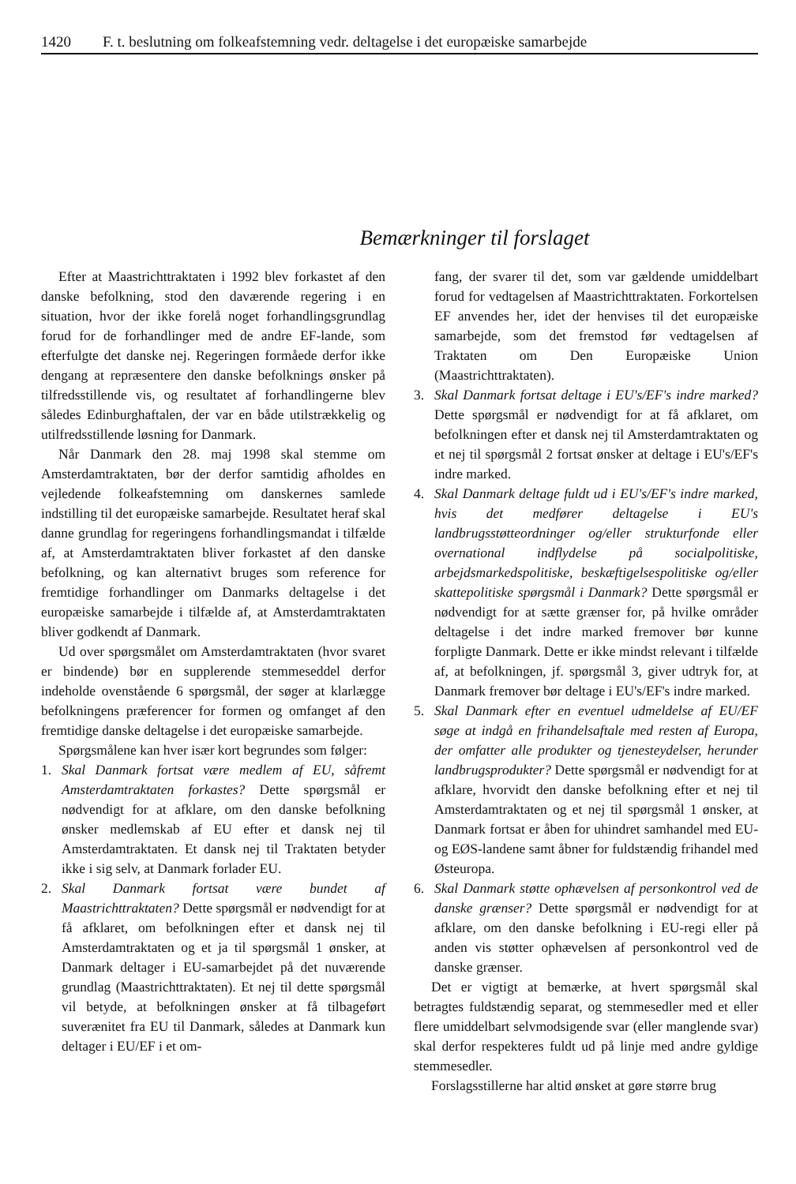1420 F. t. beslutning om folkeafstemning vedr. deltagelse i det europæiske samarbejde
Bemærkninger til forslaget
Efter at Maastrichttraktaten i 1992 blev forkastet af den danske befolkning, stod den daværende regering i en situation, hvor der ikke forelå noget forhandlingsgrundlag forud for de forhandlinger med de andre EF-lande, som efterfulgte det danske nej. Regeringen formåede derfor ikke dengang at repræsentere den danske befolknings ønsker på tilfredsstillende vis, og resultatet af forhandlingerne blev således Edinburghaftalen, der var en både utilstrækkelig og utilfredsstillende løsning for Danmark.
Når Danmark den 28. maj 1998 skal stemme om Amsterdamtraktaten, bør der derfor samtidig afholdes en vejledende folkeafstemning om danskernes samlede indstilling til det europæiske samarbejde. Resultatet heraf skal danne grundlag for regeringens forhandlingsmandat i tilfælde af, at Amsterdamtraktaten bliver forkastet af den danske befolkning, og kan alternativt bruges som reference for fremtidige forhandlinger om Danmarks deltagelse i det europæiske samarbejde i tilfælde af, at Amsterdamtraktaten bliver godkendt af Danmark.
Ud over spørgsmålet om Amsterdamtraktaten (hvor svaret er bindende) bør en supplerende stemmeseddel derfor indeholde ovenstående 6 spørgsmål, der søger at klarlægge befolkningens præferencer for formen og omfanget af den fremtidige danske deltagelse i det europæiske samarbejde.
Spørgsmålene kan hver især kort begrundes som følger:
1. Skal Danmark fortsat være medlem af EU, såfremt Amsterdamtraktaten forkastes? Dette spørgsmål er nødvendigt for at afklare, om den danske befolkning ønsker medlemskab af EU efter et dansk nej til Amsterdamtraktaten. Et dansk nej til Traktaten betyder ikke i sig selv, at Danmark forlader EU.
2. Skal Danmark fortsat være bundet af Maastrichttraktaten? Dette spørgsmål er nødvendigt for at få afklaret, om befolkningen efter et dansk nej til Amsterdamtraktaten og et ja til spørgsmål 1 ønsker, at Danmark deltager i EU-samarbejdet på det nuværende grundlag (Maastrichttraktaten). Et nej til dette spørgsmål vil betyde, at befolkningen ønsker at få tilbageført suverænitet fra EU til Danmark, således at Danmark kun deltager i EU/EF i et om-
fang, der svarer til det, som var gældende umiddelbart forud for vedtagelsen af Maastrichttraktaten. Forkortelsen EF anvendes her, idet der henvises til det europæiske samarbejde, som det fremstod før vedtagelsen af Traktaten om Den Europæiske Union (Maastrichttraktaten).
3. Skal Danmark fortsat deltage i EU's/EF's indre marked? Dette spørgsmål er nødvendigt for at få afklaret, om befolkningen efter et dansk nej til Amsterdamtraktaten og et nej til spørgsmål 2 fortsat ønsker at deltage i EU's/EF's indre marked.
4. Skal Danmark deltage fuldt ud i EU's/EF's indre marked, hvis det medfører deltagelse i EU's landbrugsstøtteordninger og/eller strukturfonde eller overnational indflydelse på socialpolitiske, arbejdsmarkedspolitiske, beskæftigelsespolitiske og/eller skattepolitiske spørgsmål i Danmark? Dette spørgsmål er nødvendigt for at sætte grænser for, på hvilke områder deltagelse i det indre marked fremover bør kunne forpligte Danmark. Dette er ikke mindst relevant i tilfælde af, at befolkningen, jf. spørgsmål 3, giver udtryk for, at Danmark fremover bør deltage i EU's/EF's indre marked.
5. Skal Danmark efter en eventuel udmeldelse af EU/EF søge at indgå en frihandelsaftale med resten af Europa, der omfatter alle produkter og tjenesteydelser, herunder landbrugsprodukter? Dette spørgsmål er nødvendigt for at afklare, hvorvidt den danske befolkning efter et nej til Amsterdamtraktaten og et nej til spørgsmål 1 ønsker, at Danmark fortsat er åben for uhindret samhandel med EU- og EØS-landene samt åbner for fuldstændig frihandel med Østeuropa.
6. Skal Danmark støtte ophævelsen af personkontrol ved de danske grænser? Dette spørgsmål er nødvendigt for at afklare, om den danske befolkning i EU-regi eller på anden vis støtter ophævelsen af personkontrol ved de danske grænser.
Det er vigtigt at bemærke, at hvert spørgsmål skal betragtes fuldstændig separat, og stemmesedler med et eller flere umiddelbart selvmodsigende svar (eller manglende svar) skal derfor respekteres fuldt ud på linje med andre gyldige stemmesedler.
Forslagsstillerne har altid ønsket at gøre større brug